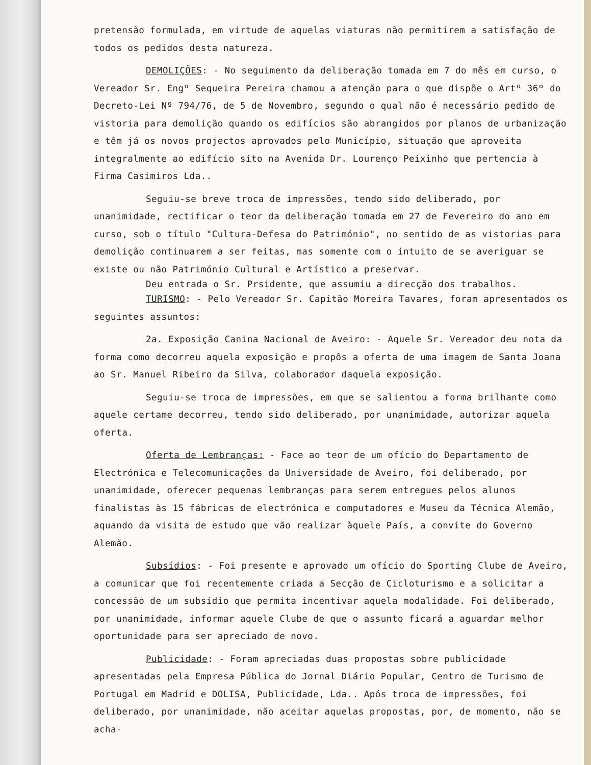pretensão formulada, em virtude de aquelas viaturas não permitirem a satisfação de todos os pedidos desta natureza.
DEMOLIÇÕES: - No seguimento da deliberação tomada em 7 do mês em curso, o Vereador Sr. Engº Sequeira Pereira chamou a atenção para o que dispõe o Artº 36º do Decreto-Lei Nº 794/76, de 5 de Novembro, segundo o qual não é necessário pedido de vistoria para demolição quando os edifícios são abrangidos por planos de urbanização e têm já os novos projectos aprovados pelo Município, situação que aproveita integralmente ao edifício sito na Avenida Dr. Lourenço Peixinho que pertencia à Firma Casimiros Lda..
Seguiu-se breve troca de impressões, tendo sido deliberado, por unanimidade, rectificar o teor da deliberação tomada em 27 de Fevereiro do ano em curso, sob o título "Cultura-Defesa do Património", no sentido de as vistorias para demolição continuarem a ser feitas, mas somente com o intuito de se averiguar se existe ou não Património Cultural e Artístico a preservar.
Deu entrada o Sr. Prsidente, que assumiu a direcção dos trabalhos.
TURISMO: - Pelo Vereador Sr. Capitão Moreira Tavares, foram apresentados os seguintes assuntos:
2a. Exposição Canina Nacional de Aveiro: - Aquele Sr. Vereador deu nota da forma como decorreu aquela exposição e propôs a oferta de uma imagem de Santa Joana ao Sr. Manuel Ribeiro da Silva, colaborador daquela exposição.
Seguiu-se troca de impressões, em que se salientou a forma brilhante como aquele certame decorreu, tendo sido deliberado, por unanimidade, autorizar aquela oferta.
Oferta de Lembranças: - Face ao teor de um ofício do Departamento de Electrónica e Telecomunicações da Universidade de Aveiro, foi deliberado, por unanimidade, oferecer pequenas lembranças para serem entregues pelos alunos finalistas às 15 fábricas de electrónica e computadores e Museu da Técnica Alemão, aquando da visita de estudo que vão realizar àquele País, a convite do Governo Alemão.
Subsídios: - Foi presente e aprovado um ofício do Sporting Clube de Aveiro, a comunicar que foi recentemente criada a Secção de Cicloturismo e a solicitar a concessão de um subsídio que permita incentivar aquela modalidade. Foi deliberado, por unanimidade, informar aquele Clube de que o assunto ficará a aguardar melhor oportunidade para ser apreciado de novo.
Publicidade: - Foram apreciadas duas propostas sobre publicidade apresentadas pela Empresa Pública do Jornal Diário Popular, Centro de Turismo de Portugal em Madrid e DOLISA, Publicidade, Lda.. Após troca de impressões, foi deliberado, por unanimidade, não aceitar aquelas propostas, por, de momento, não se acha-